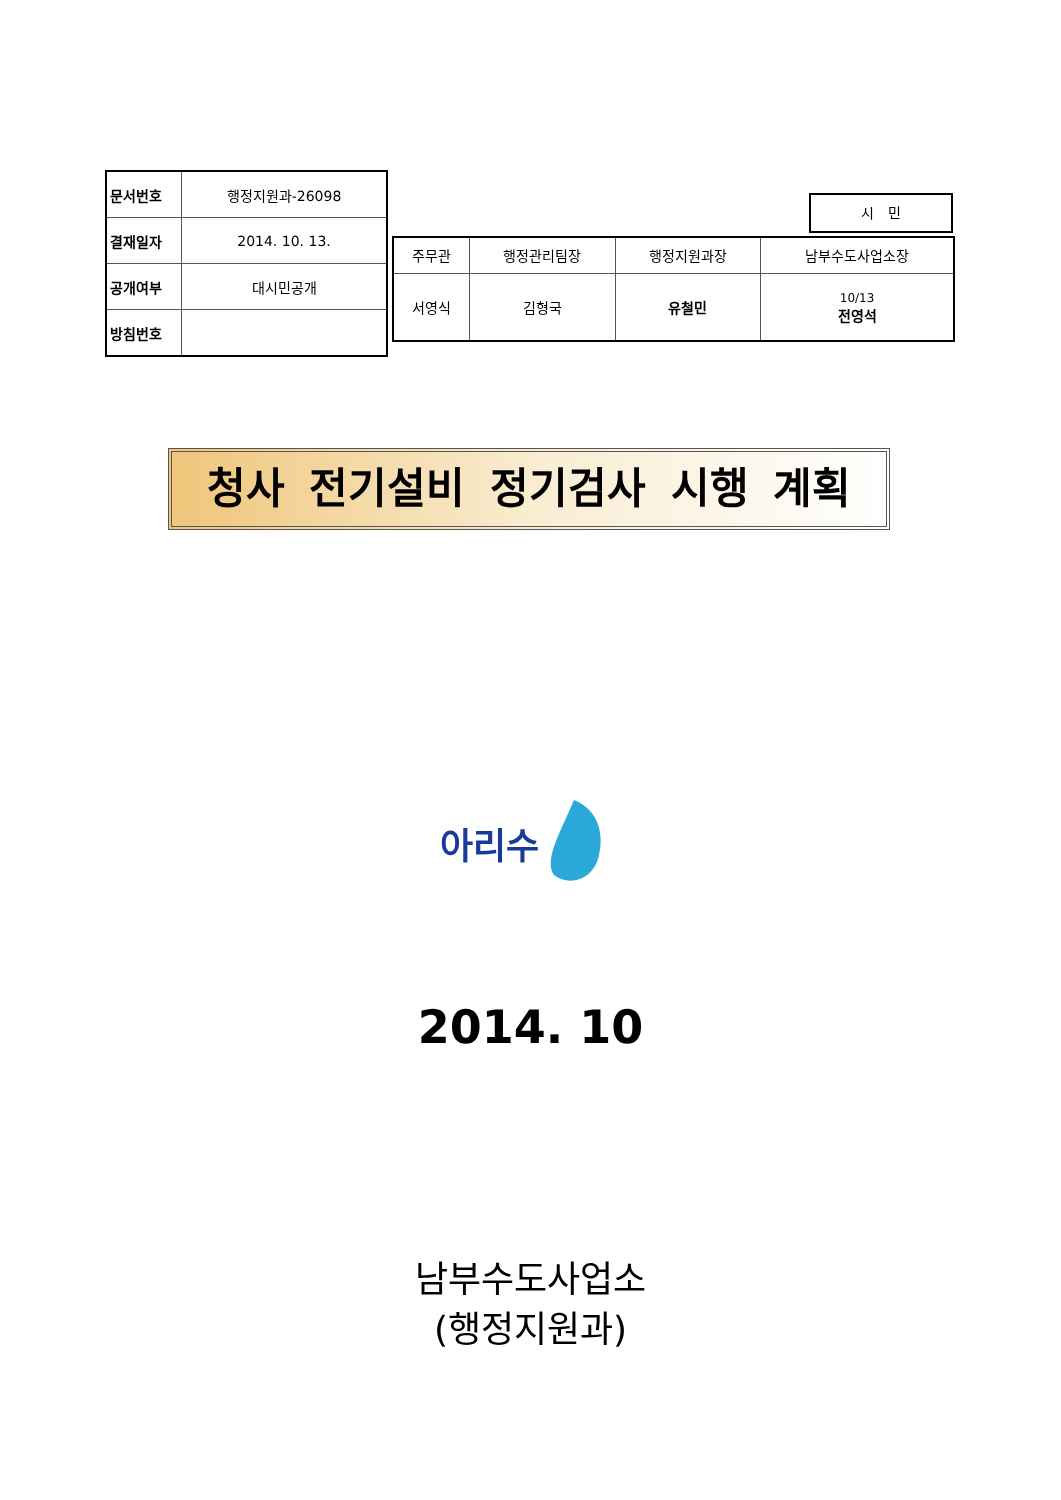| 문서번호 | 행정지원과-26098 |
| 결재일자 | 2014. 10. 13. |
| 공개여부 | 대시민공개 |
| 방침번호 | |
시 민
| 주무관 | 행정관리팀장 | 행정지원과장 | 남부수도사업소장 |
| 서영식 | 김형국 | 유철민 | 10/13 전영석 |
청사 전기설비 정기검사 시행 계획
아리수
2014. 10
남부수도사업소
(행정지원과)